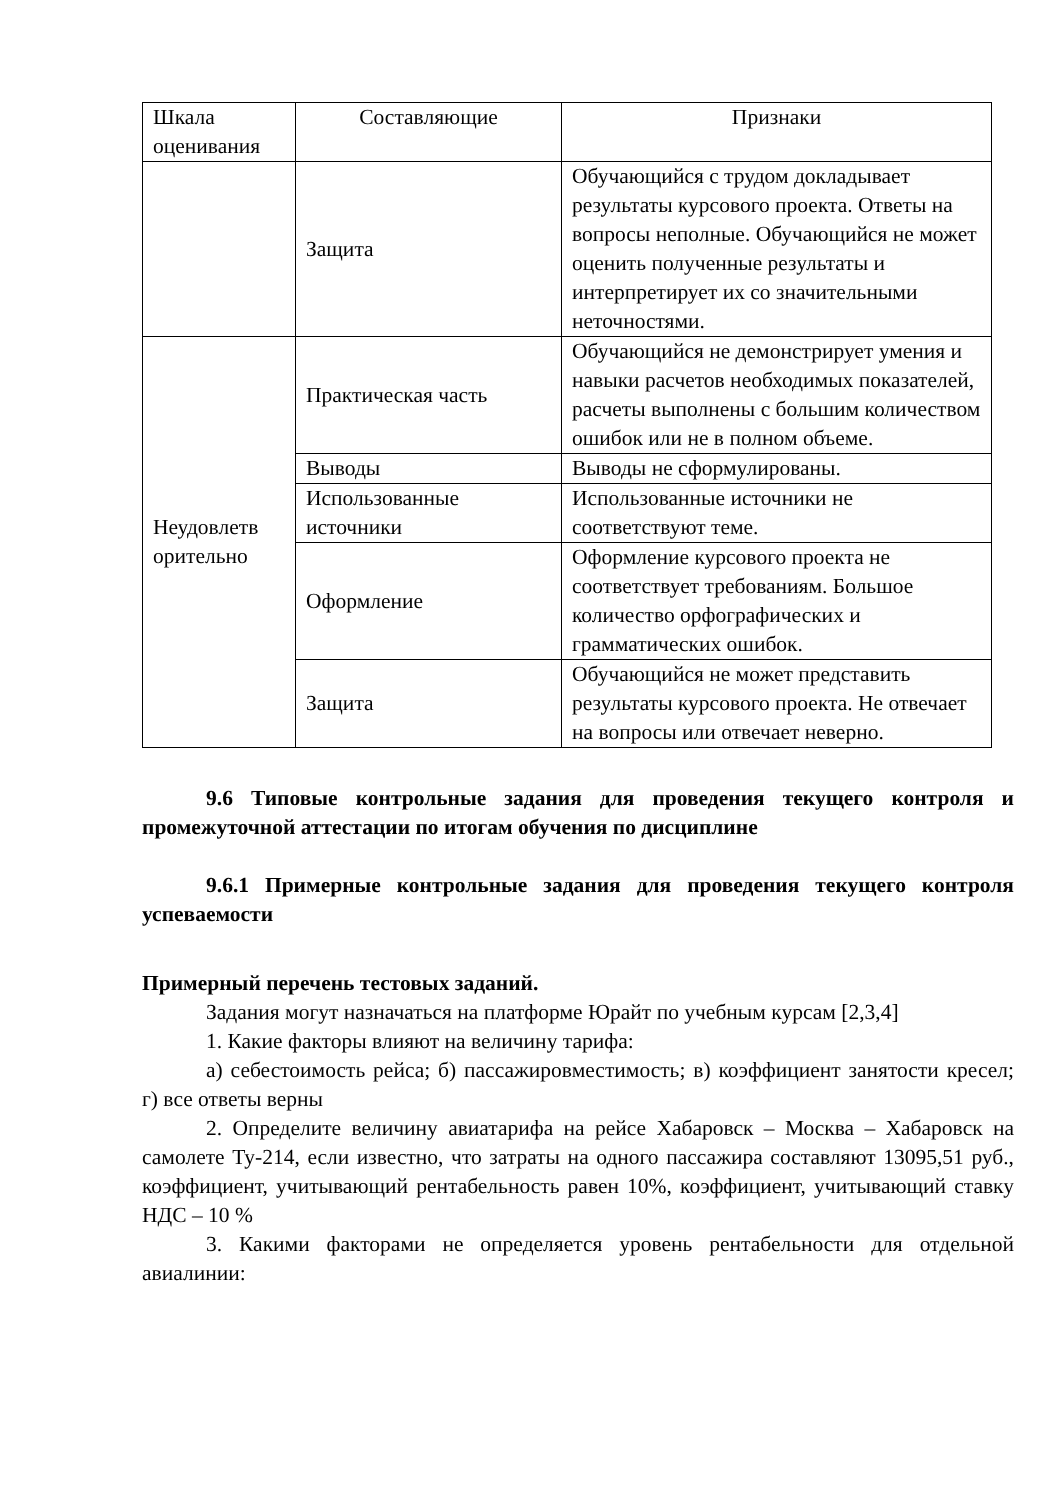| Шкала оценивания | Составляющие | Признаки |
| | Защита | Обучающийся с трудом докладывает результаты курсового проекта. Ответы на вопросы неполные. Обучающийся не может оценить полученные результаты и интерпретирует их со значительными неточностями. |
| Неудовлетв орительно | Практическая часть | Обучающийся не демонстрирует умения и навыки расчетов необходимых показателей, расчеты выполнены с большим количеством ошибок или не в полном объеме. |
| | Выводы | Выводы не сформулированы. |
| | Использованные источники | Использованные источники не соответствуют теме. |
| | Оформление | Оформление курсового проекта не соответствует требованиям. Большое количество орфографических и грамматических ошибок. |
| | Защита | Обучающийся не может представить результаты курсового проекта. Не отвечает на вопросы или отвечает неверно. |
9.6 Типовые контрольные задания для проведения текущего контроля и промежуточной аттестации по итогам обучения по дисциплине
9.6.1 Примерные контрольные задания для проведения текущего контроля успеваемости
Примерный перечень тестовых заданий.
Задания могут назначаться на платформе Юрайт по учебным курсам [2,3,4]
1. Какие факторы влияют на величину тарифа:
а) себестоимость рейса; б) пассажировместимость; в) коэффициент занятости кресел; г) все ответы верны
2. Определите величину авиатарифа на рейсе Хабаровск – Москва – Хабаровск на самолете Ту-214, если известно, что затраты на одного пассажира составляют 13095,51 руб., коэффициент, учитывающий рентабельность равен 10%, коэффициент, учитывающий ставку НДС – 10 %
3. Какими факторами не определяется уровень рентабельности для отдельной авиалинии: